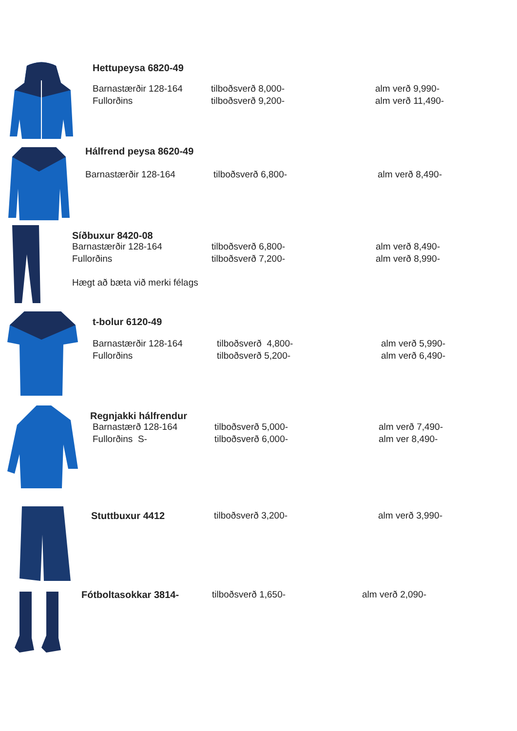Hettupeysa 6820-49
| Barnastærðir 128-164 | tilboðsverð 8,000- | alm verð 9,990- |
| Fullorðins | tilboðsverð 9,200- | alm verð 11,490- |
Hálfrend peysa 8620-49
| Barnastærðir 128-164 | tilboðsverð 6,800- | alm verð 8,490- |
Síðbuxur 8420-08
| Barnastærðir 128-164 | tilboðsverð 6,800- | alm verð 8,490- |
| Fullorðins | tilboðsverð 7,200- | alm verð 8,990- |
Hægt að bæta við merki félags
t-bolur 6120-49
| Barnastærðir 128-164 | tilboðsverð 4,800- | alm verð 5,990- |
| Fullorðins | tilboðsverð 5,200- | alm verð 6,490- |
Regnjakki hálfrendur
| Barnastærð 128-164 | tilboðsverð 5,000- | alm verð 7,490- |
| Fullorðins S- | tilboðsverð 6,000- | alm ver 8,490- |
| Stuttbuxur 4412 | tilboðsverð 3,200- | alm verð 3,990- |
| Fótboltasokkar 3814- | tilboðsverð 1,650- | alm verð 2,090- |